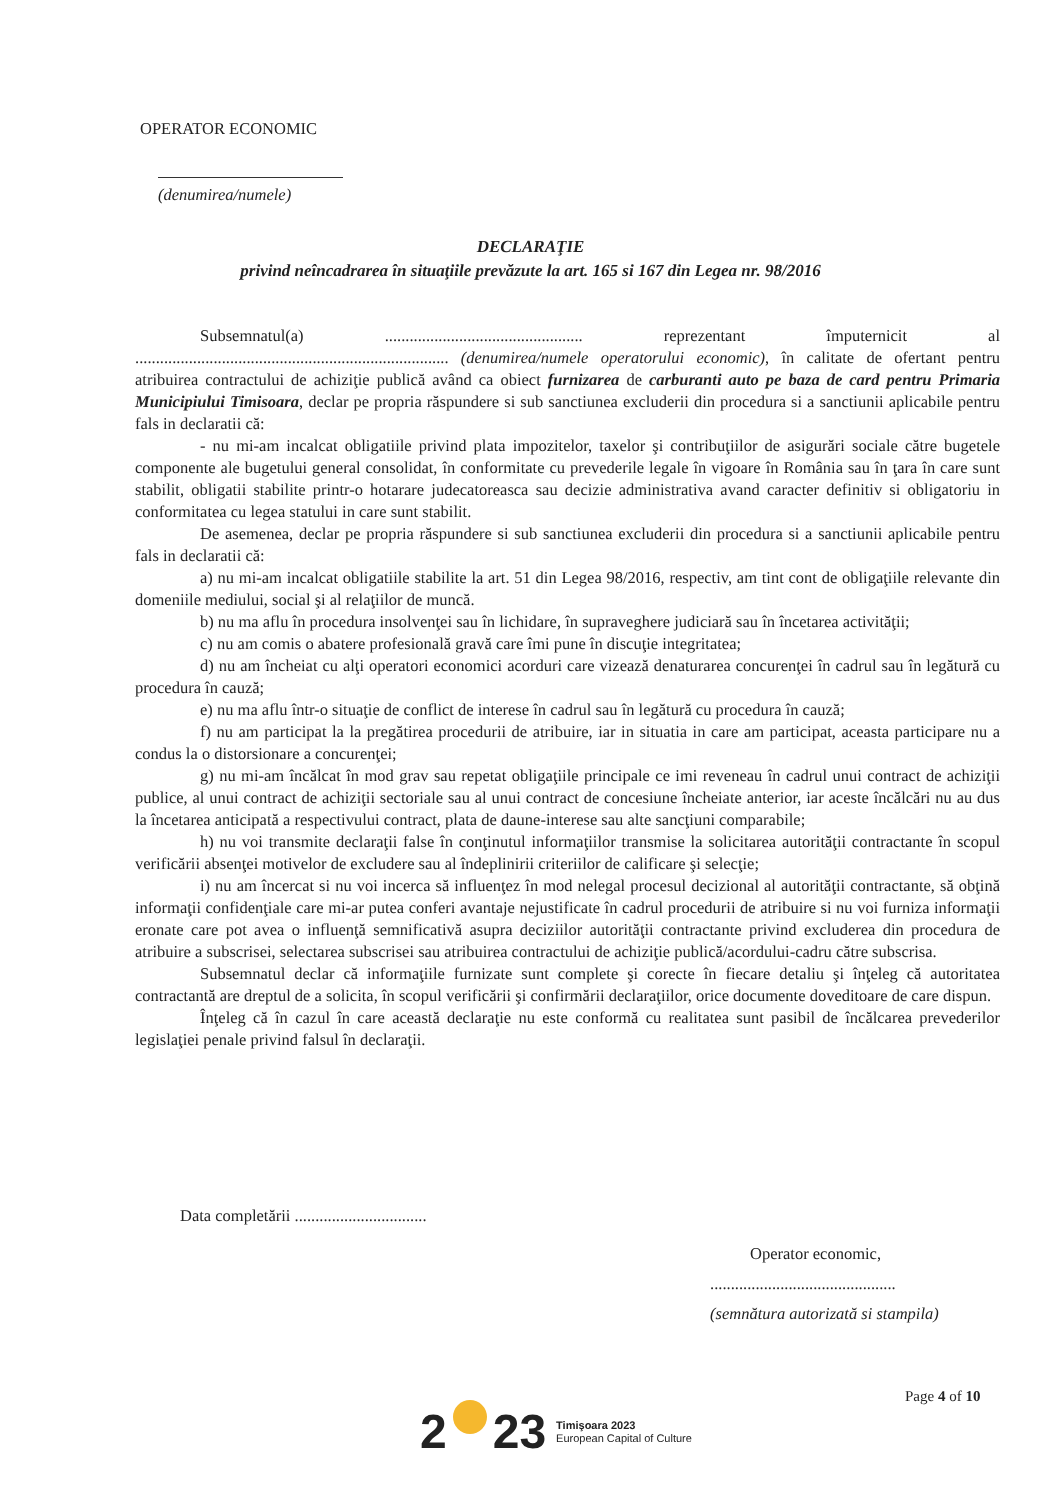OPERATOR ECONOMIC
(denumirea/numele)
DECLARAŢIE
privind neîncadrarea în situaţiile prevăzute la art. 165 si 167 din Legea nr. 98/2016
Subsemnatul(a) ................................................ reprezentant împuternicit al ............................................................................ (denumirea/numele operatorului economic), în calitate de ofertant pentru atribuirea contractului de achiziţie publică având ca obiect furnizarea de carburanti auto pe baza de card pentru Primaria Municipiului Timisoara, declar pe propria răspundere si sub sanctiunea excluderii din procedura si a sanctiunii aplicabile pentru fals in declaratii că:
- nu mi-am incalcat obligatiile privind plata impozitelor, taxelor şi contribuţiilor de asigurări sociale către bugetele componente ale bugetului general consolidat, în conformitate cu prevederile legale în vigoare în România sau în ţara în care sunt stabilit, obligatii stabilite printr-o hotarare judecatoreasca sau decizie administrativa avand caracter definitiv si obligatoriu in conformitatea cu legea statului in care sunt stabilit.
De asemenea, declar pe propria răspundere si sub sanctiunea excluderii din procedura si a sanctiunii aplicabile pentru fals in declaratii că:
a) nu mi-am incalcat obligatiile stabilite la art. 51 din Legea 98/2016, respectiv, am tint cont de obligaţiile relevante din domeniile mediului, social şi al relaţiilor de muncă.
b) nu ma aflu în procedura insolvenţei sau în lichidare, în supraveghere judiciară sau în încetarea activităţii;
c) nu am comis o abatere profesională gravă care îmi pune în discuţie integritatea;
d) nu am încheiat cu alţi operatori economici acorduri care vizează denaturarea concurenţei în cadrul sau în legătură cu procedura în cauză;
e) nu ma aflu într-o situaţie de conflict de interese în cadrul sau în legătură cu procedura în cauză;
f) nu am participat la la pregătirea procedurii de atribuire, iar in situatia in care am participat, aceasta participare nu a condus la o distorsionare a concurenţei;
g) nu mi-am încălcat în mod grav sau repetat obligaţiile principale ce imi reveneau în cadrul unui contract de achiziţii publice, al unui contract de achiziţii sectoriale sau al unui contract de concesiune încheiate anterior, iar aceste încălcări nu au dus la încetarea anticipată a respectivului contract, plata de daune-interese sau alte sancţiuni comparabile;
h) nu voi transmite declaraţii false în conţinutul informaţiilor transmise la solicitarea autorităţii contractante în scopul verificării absenţei motivelor de excludere sau al îndeplinirii criteriilor de calificare şi selecţie;
i) nu am încercat si nu voi incerca să influenţez în mod nelegal procesul decizional al autorităţii contractante, să obţină informaţii confidenţiale care mi-ar putea conferi avantaje nejustificate în cadrul procedurii de atribuire si nu voi furniza informaţii eronate care pot avea o influenţă semnificativă asupra deciziilor autorităţii contractante privind excluderea din procedura de atribuire a subscrisei, selectarea subscrisei sau atribuirea contractului de achiziţie publică/acordului-cadru către subscrisa.
Subsemnatul declar că informaţiile furnizate sunt complete şi corecte în fiecare detaliu şi înţeleg că autoritatea contractantă are dreptul de a solicita, în scopul verificării şi confirmării declaraţiilor, orice documente doveditoare de care dispun.
Înţeleg că în cazul în care această declaraţie nu este conformă cu realitatea sunt pasibil de încălcarea prevederilor legislaţiei penale privind falsul în declaraţii.
Data completării ................................
Operator economic,
.............................................
(semnătura autorizată si stampila)
Page 4 of 10
2 23
Timişoara 2023
European Capital of Culture